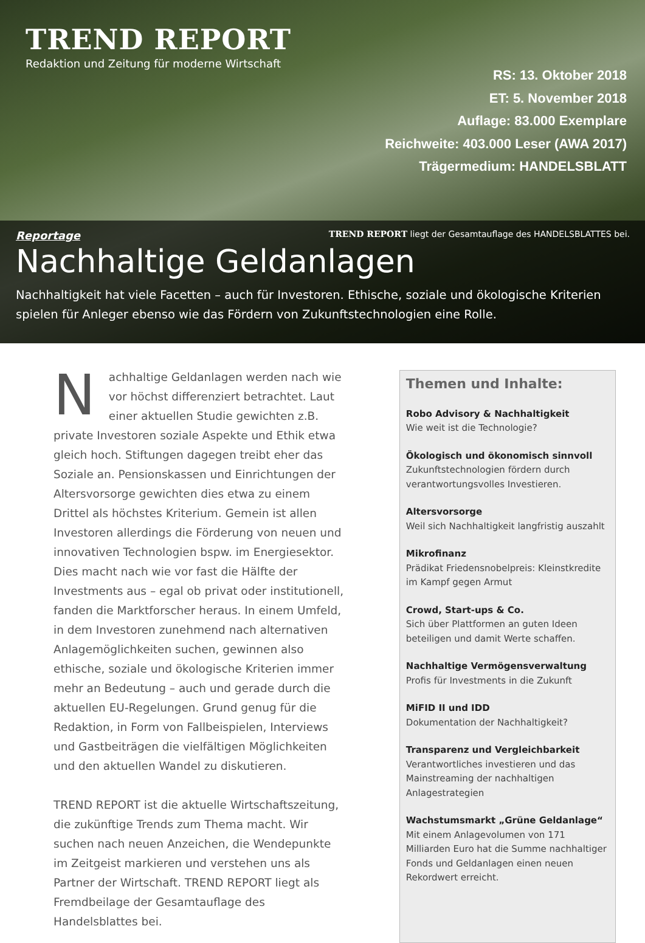TREND REPORT
Redaktion und Zeitung für moderne Wirtschaft
RS: 13. Oktober 2018
ET: 5. November 2018
Auflage: 83.000 Exemplare
Reichweite: 403.000 Leser (AWA 2017)
Trägermedium: HANDELSBLATT
Reportage TREND REPORT liegt der Gesamtauflage des HANDELSBLATTES bei.
Nachhaltige Geldanlagen
Nachhaltigkeit hat viele Facetten – auch für Investoren. Ethische, soziale und ökologische Kriterien spielen für Anleger ebenso wie das Fördern von Zukunftstechnologien eine Rolle.
Nachhaltige Geldanlagen werden nach wie vor höchst differenziert betrachtet. Laut einer aktuellen Studie gewichten z.B. private Investoren soziale Aspekte und Ethik etwa gleich hoch. Stiftungen dagegen treibt eher das Soziale an. Pensionskassen und Einrichtungen der Altersvorsorge gewichten dies etwa zu einem Drittel als höchstes Kriterium. Gemein ist allen Investoren allerdings die Förderung von neuen und innovativen Technologien bspw. im Energiesektor. Dies macht nach wie vor fast die Hälfte der Investments aus – egal ob privat oder institutionell, fanden die Marktforscher heraus. In einem Umfeld, in dem Investoren zunehmend nach alternativen Anlagemöglichkeiten suchen, gewinnen also ethische, soziale und ökologische Kriterien immer mehr an Bedeutung – auch und gerade durch die aktuellen EU-Regelungen. Grund genug für die Redaktion, in Form von Fallbeispielen, Interviews und Gastbeiträgen die vielfältigen Möglichkeiten und den aktuellen Wandel zu diskutieren.
TREND REPORT ist die aktuelle Wirtschaftszeitung, die zukünftige Trends zum Thema macht. Wir suchen nach neuen Anzeichen, die Wendepunkte im Zeitgeist markieren und verstehen uns als Partner der Wirtschaft. TREND REPORT liegt als Fremdbeilage der Gesamtauflage des Handelsblattes bei.
Themen und Inhalte:
Robo Advisory & Nachhaltigkeit
Wie weit ist die Technologie?
Ökologisch und ökonomisch sinnvoll
Zukunftstechnologien fördern durch verantwortungsvolles Investieren.
Altersvorsorge
Weil sich Nachhaltigkeit langfristig auszahlt
Mikrofinanz
Prädikat Friedensnobelpreis: Kleinstkredite im Kampf gegen Armut
Crowd, Start-ups & Co.
Sich über Plattformen an guten Ideen beteiligen und damit Werte schaffen.
Nachhaltige Vermögensverwaltung
Profis für Investments in die Zukunft
MiFID II und IDD
Dokumentation der Nachhaltigkeit?
Transparenz und Vergleichbarkeit
Verantwortliches investieren und das Mainstreaming der nachhaltigen Anlagestrategien
Wachstumsmarkt „Grüne Geldanlage“
Mit einem Anlagevolumen von 171 Milliarden Euro hat die Summe nachhaltiger Fonds und Geldanlagen einen neuen Rekordwert erreicht.